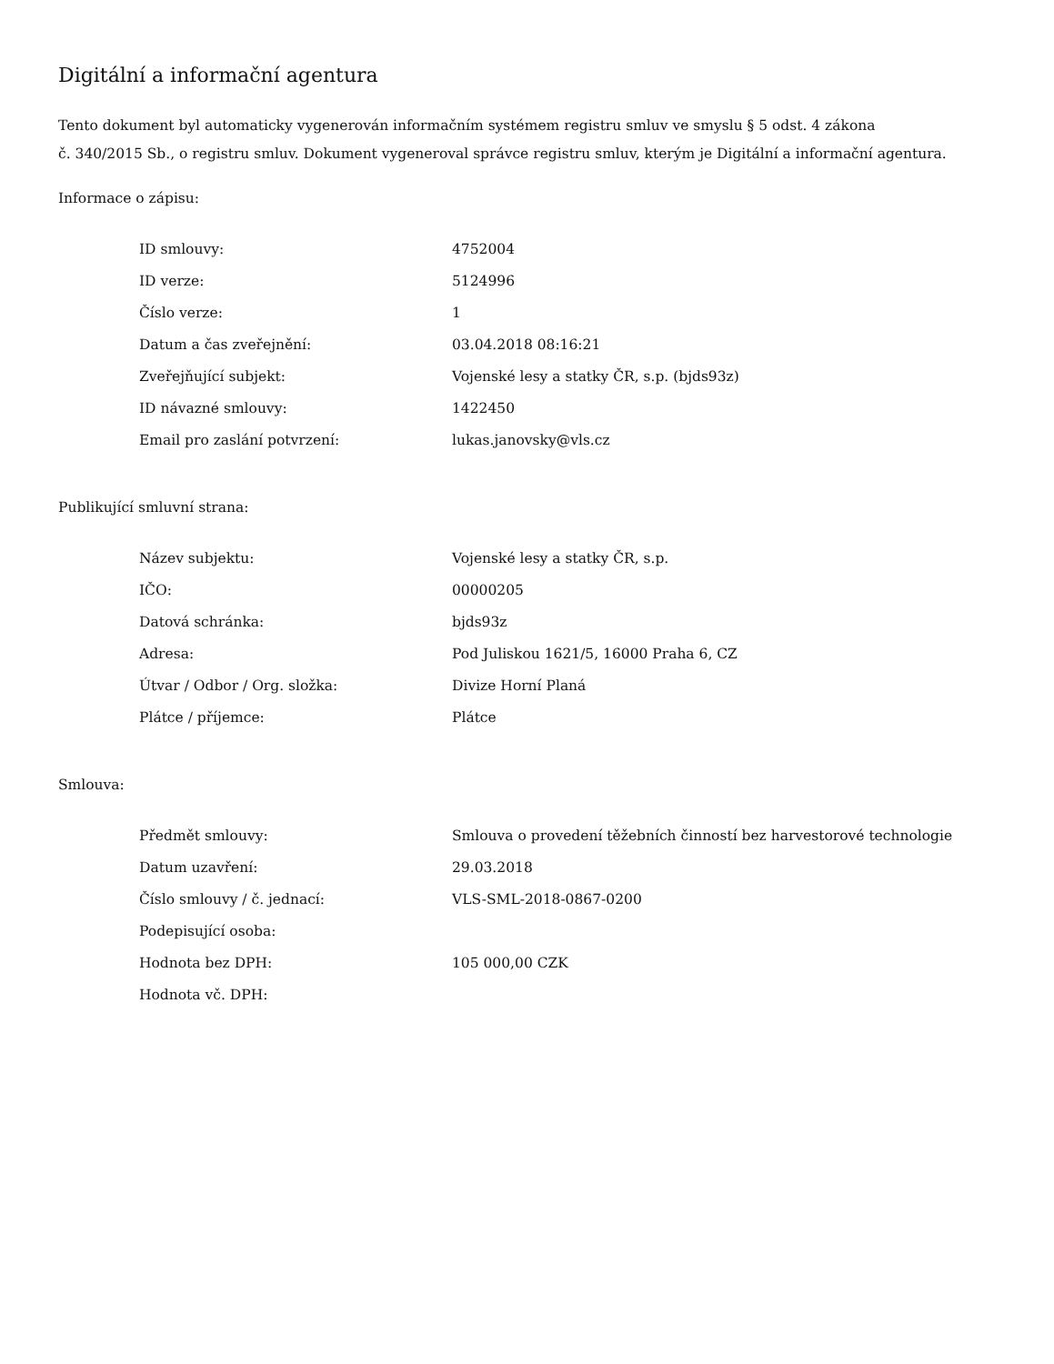Digitální a informační agentura
Tento dokument byl automaticky vygenerován informačním systémem registru smluv ve smyslu § 5 odst. 4 zákona
č. 340/2015 Sb., o registru smluv. Dokument vygeneroval správce registru smluv, kterým je Digitální a informační agentura.
Informace o zápisu:
| ID smlouvy: | 4752004 |
| ID verze: | 5124996 |
| Číslo verze: | 1 |
| Datum a čas zveřejnění: | 03.04.2018 08:16:21 |
| Zveřejňující subjekt: | Vojenské lesy a statky ČR, s.p. (bjds93z) |
| ID návazné smlouvy: | 1422450 |
| Email pro zaslání potvrzení: | lukas.janovsky@vls.cz |
Publikující smluvní strana:
| Název subjektu: | Vojenské lesy a statky ČR, s.p. |
| IČO: | 00000205 |
| Datová schránka: | bjds93z |
| Adresa: | Pod Juliskou 1621/5, 16000 Praha 6, CZ |
| Útvar / Odbor / Org. složka: | Divize Horní Planá |
| Plátce / příjemce: | Plátce |
Smlouva:
| Předmět smlouvy: | Smlouva o provedení těžebních činností bez harvestorové technologie |
| Datum uzavření: | 29.03.2018 |
| Číslo smlouvy / č. jednací: | VLS-SML-2018-0867-0200 |
| Podepisující osoba: | |
| Hodnota bez DPH: | 105 000,00 CZK |
| Hodnota vč. DPH: | |